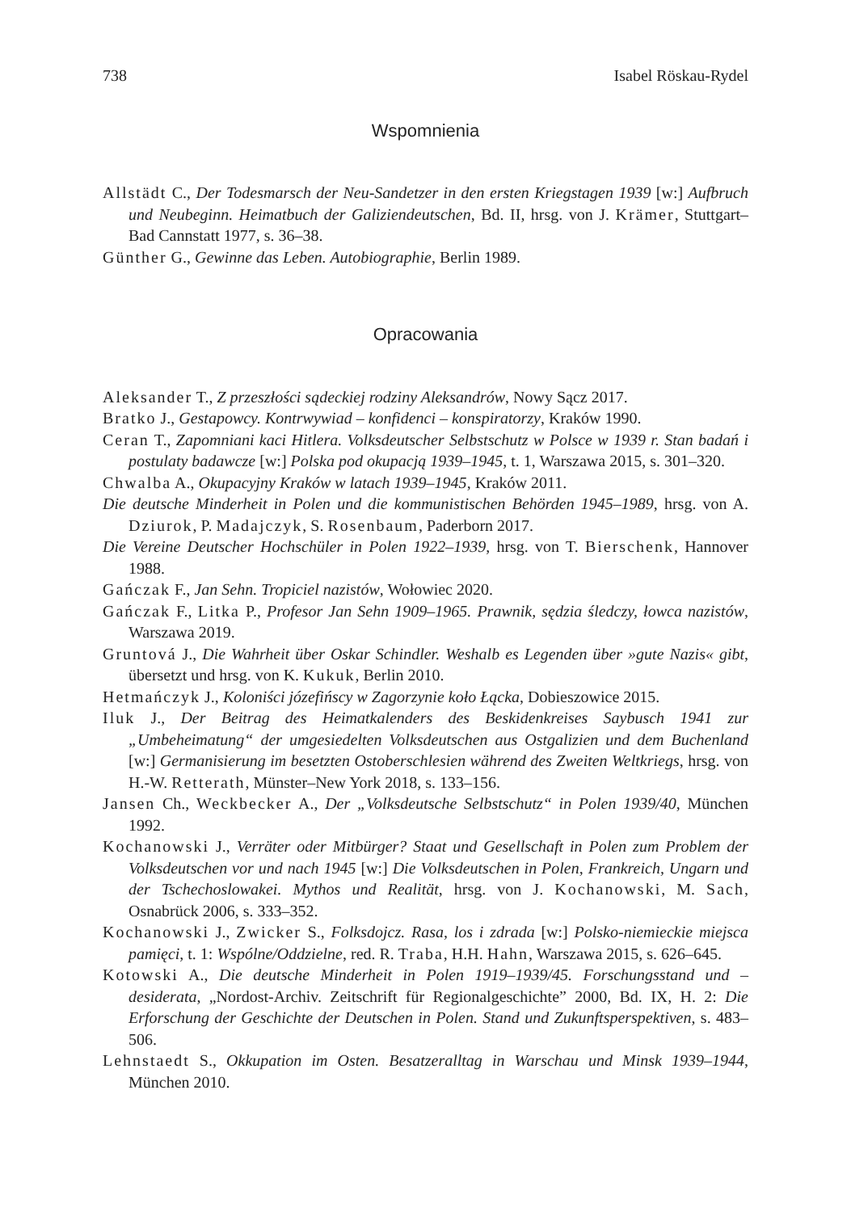738 Isabel Röskau-Rydel
Wspomnienia
Allstädt C., Der Todesmarsch der Neu-Sandetzer in den ersten Kriegstagen 1939 [w:] Aufbruch und Neubeginn. Heimatbuch der Galiziendeutschen, Bd. II, hrsg. von J. Krämer, Stuttgart–Bad Cannstatt 1977, s. 36–38.
Günther G., Gewinne das Leben. Autobiographie, Berlin 1989.
Opracowania
Aleksander T., Z przeszłości sądeckiej rodziny Aleksandrów, Nowy Sącz 2017.
Bratko J., Gestapowcy. Kontrwywiad – konfidenci – konspiratorzy, Kraków 1990.
Ceran T., Zapomniani kaci Hitlera. Volksdeutscher Selbstschutz w Polsce w 1939 r. Stan badań i postulaty badawcze [w:] Polska pod okupacją 1939–1945, t. 1, Warszawa 2015, s. 301–320.
Chwalba A., Okupacyjny Kraków w latach 1939–1945, Kraków 2011.
Die deutsche Minderheit in Polen und die kommunistischen Behörden 1945–1989, hrsg. von A. Dziurok, P. Madajczyk, S. Rosenbaum, Paderborn 2017.
Die Vereine Deutscher Hochschüler in Polen 1922–1939, hrsg. von T. Bierschenk, Hannover 1988.
Gańczak F., Jan Sehn. Tropiciel nazistów, Wołowiec 2020.
Gańczak F., Litka P., Profesor Jan Sehn 1909–1965. Prawnik, sędzia śledczy, łowca nazistów, Warszawa 2019.
Gruntová J., Die Wahrheit über Oskar Schindler. Weshalb es Legenden über »gute Nazis« gibt, übersetzt und hrsg. von K. Kukuk, Berlin 2010.
Hetmańczyk J., Koloniści józefińscy w Zagorzynie koło Łącka, Dobieszowice 2015.
Iluk J., Der Beitrag des Heimatkalenders des Beskidenkreises Saybusch 1941 zur „Umbeheimatung“ der umgesiedelten Volksdeutschen aus Ostgalizien und dem Buchenland [w:] Germanisierung im besetzten Ostoberschlesien während des Zweiten Weltkriegs, hrsg. von H.-W. Retterath, Münster–New York 2018, s. 133–156.
Jansen Ch., Weckbecker A., Der „Volksdeutsche Selbstschutz“ in Polen 1939/40, München 1992.
Kochanowski J., Verräter oder Mitbürger? Staat und Gesellschaft in Polen zum Problem der Volksdeutschen vor und nach 1945 [w:] Die Volksdeutschen in Polen, Frankreich, Ungarn und der Tschechoslowakei. Mythos und Realität, hrsg. von J. Kochanowski, M. Sach, Osnabrück 2006, s. 333–352.
Kochanowski J., Zwicker S., Folksdojcz. Rasa, los i zdrada [w:] Polsko-niemieckie miejsca pamięci, t. 1: Wspólne/Oddzielne, red. R. Traba, H.H. Hahn, Warszawa 2015, s. 626–645.
Kotowski A., Die deutsche Minderheit in Polen 1919–1939/45. Forschungsstand und – desiderata, „Nordost-Archiv. Zeitschrift für Regionalgeschichte” 2000, Bd. IX, H. 2: Die Erforschung der Geschichte der Deutschen in Polen. Stand und Zukunftsperspektiven, s. 483–506.
Lehnstaedt S., Okkupation im Osten. Besatzeralltag in Warschau und Minsk 1939–1944, München 2010.